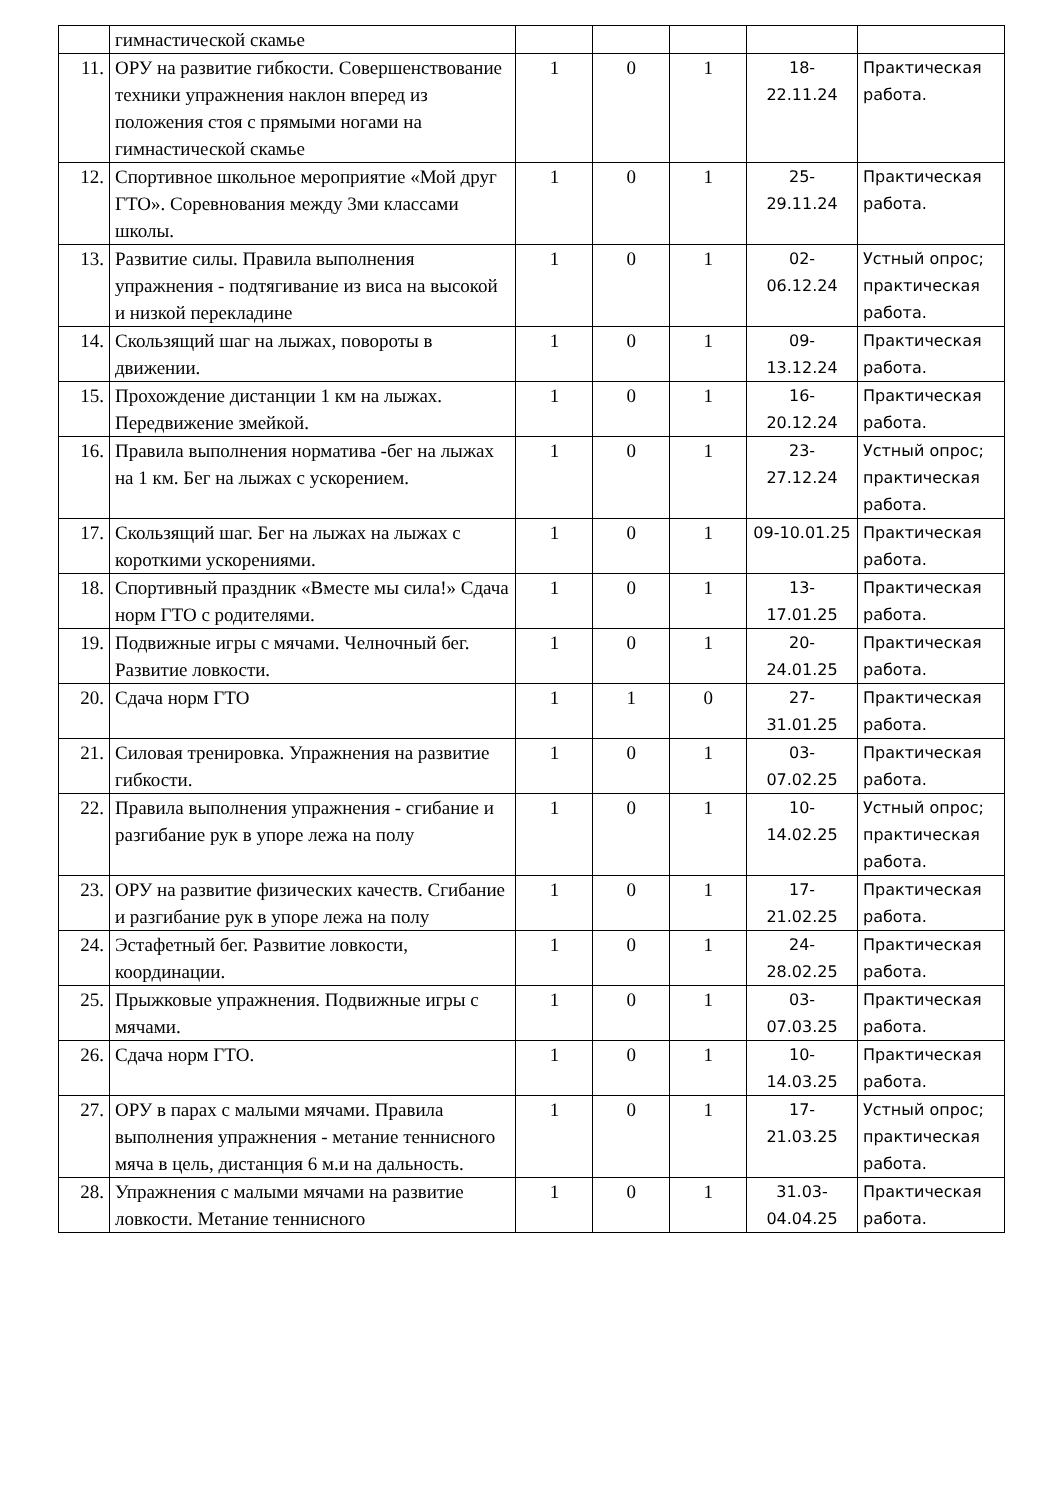| | гимнастической скамье | | | | | |
| 11. | ОРУ на развитие гибкости. Совершенствование техники упражнения наклон вперед из положения стоя с прямыми ногами на гимнастической скамье | 1 | 0 | 1 | 18- 22.11.24 | Практическая работа. |
| 12. | Спортивное школьное мероприятие «Мой друг ГТО». Соревнования между 3ми классами школы. | 1 | 0 | 1 | 25- 29.11.24 | Практическая работа. |
| 13. | Развитие силы. Правила выполнения упражнения - подтягивание из виса на высокой и низкой перекладине | 1 | 0 | 1 | 02- 06.12.24 | Устный опрос; практическая работа. |
| 14. | Скользящий шаг на лыжах, повороты в движении. | 1 | 0 | 1 | 09- 13.12.24 | Практическая работа. |
| 15. | Прохождение дистанции 1 км на лыжах. Передвижение змейкой. | 1 | 0 | 1 | 16- 20.12.24 | Практическая работа. |
| 16. | Правила выполнения норматива -бег на лыжах на 1 км. Бег на лыжах с ускорением. | 1 | 0 | 1 | 23- 27.12.24 | Устный опрос; практическая работа. |
| 17. | Скользящий шаг. Бег на лыжах на лыжах с короткими ускорениями. | 1 | 0 | 1 | 09-10.01.25 | Практическая работа. |
| 18. | Спортивный праздник «Вместе мы сила!» Сдача норм ГТО с родителями. | 1 | 0 | 1 | 13- 17.01.25 | Практическая работа. |
| 19. | Подвижные игры с мячами. Челночный бег. Развитие ловкости. | 1 | 0 | 1 | 20- 24.01.25 | Практическая работа. |
| 20. | Сдача норм ГТО | 1 | 1 | 0 | 27- 31.01.25 | Практическая работа. |
| 21. | Силовая тренировка. Упражнения на развитие гибкости. | 1 | 0 | 1 | 03- 07.02.25 | Практическая работа. |
| 22. | Правила выполнения упражнения - сгибание и разгибание рук в упоре лежа на полу | 1 | 0 | 1 | 10- 14.02.25 | Устный опрос; практическая работа. |
| 23. | ОРУ на развитие физических качеств. Сгибание и разгибание рук в упоре лежа на полу | 1 | 0 | 1 | 17- 21.02.25 | Практическая работа. |
| 24. | Эстафетный бег. Развитие ловкости, координации. | 1 | 0 | 1 | 24- 28.02.25 | Практическая работа. |
| 25. | Прыжковые упражнения. Подвижные игры с мячами. | 1 | 0 | 1 | 03- 07.03.25 | Практическая работа. |
| 26. | Сдача норм ГТО. | 1 | 0 | 1 | 10- 14.03.25 | Практическая работа. |
| 27. | ОРУ в парах с малыми мячами. Правила выполнения упражнения - метание теннисного мяча в цель, дистанция 6 м.и на дальность. | 1 | 0 | 1 | 17- 21.03.25 | Устный опрос; практическая работа. |
| 28. | Упражнения с малыми мячами на развитие ловкости. Метание теннисного | 1 | 0 | 1 | 31.03- 04.04.25 | Практическая работа. |